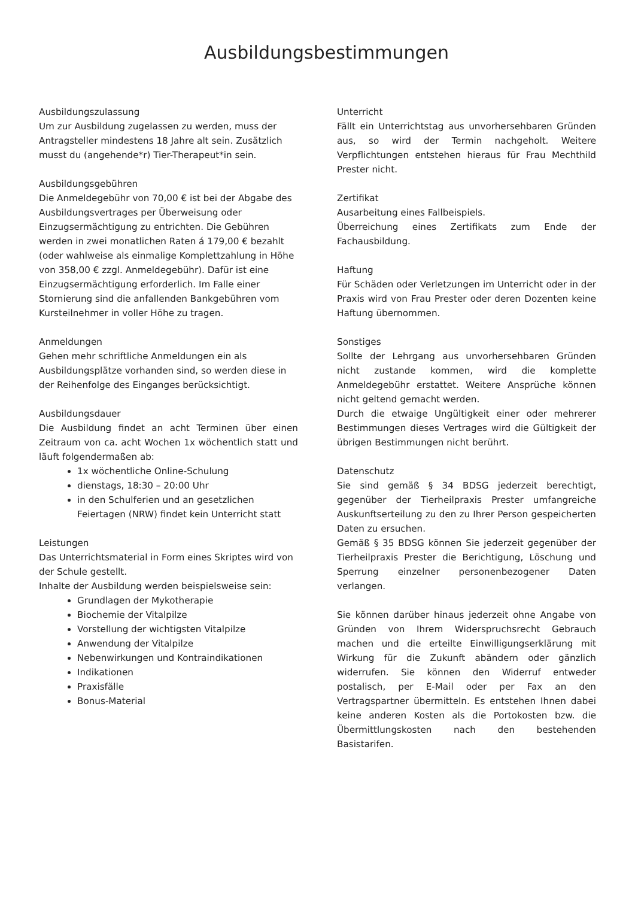Ausbildungsbestimmungen
Ausbildungszulassung
Um zur Ausbildung zugelassen zu werden, muss der Antragsteller mindestens 18 Jahre alt sein. Zusätzlich musst du (angehende*r) Tier-Therapeut*in sein.
Ausbildungsgebühren
Die Anmeldegebühr von 70,00 € ist bei der Abgabe des Ausbildungsvertrages per Überweisung oder Einzugsermächtigung zu entrichten. Die Gebühren werden in zwei monatlichen Raten á 179,00 € bezahlt (oder wahlweise als einmalige Komplettzahlung in Höhe von 358,00 € zzgl. Anmeldegebühr). Dafür ist eine Einzugsermächtigung erforderlich. Im Falle einer Stornierung sind die anfallenden Bankgebühren vom Kursteilnehmer in voller Höhe zu tragen.
Anmeldungen
Gehen mehr schriftliche Anmeldungen ein als Ausbildungsplätze vorhanden sind, so werden diese in der Reihenfolge des Einganges berücksichtigt.
Ausbildungsdauer
Die Ausbildung findet an acht Terminen über einen Zeitraum von ca. acht Wochen 1x wöchentlich statt und läuft folgendermaßen ab:
1x wöchentliche Online-Schulung
dienstags, 18:30 – 20:00 Uhr
in den Schulferien und an gesetzlichen Feiertagen (NRW) findet kein Unterricht statt
Leistungen
Das Unterrichtsmaterial in Form eines Skriptes wird von der Schule gestellt.
Inhalte der Ausbildung werden beispielsweise sein:
Grundlagen der Mykotherapie
Biochemie der Vitalpilze
Vorstellung der wichtigsten Vitalpilze
Anwendung der Vitalpilze
Nebenwirkungen und Kontraindikationen
Indikationen
Praxisfälle
Bonus-Material
Unterricht
Fällt ein Unterrichtstag aus unvorhersehbaren Gründen aus, so wird der Termin nachgeholt. Weitere Verpflichtungen entstehen hieraus für Frau Mechthild Prester nicht.
Zertifikat
Ausarbeitung eines Fallbeispiels.
Überreichung eines Zertifikats zum Ende der Fachausbildung.
Haftung
Für Schäden oder Verletzungen im Unterricht oder in der Praxis wird von Frau Prester oder deren Dozenten keine Haftung übernommen.
Sonstiges
Sollte der Lehrgang aus unvorhersehbaren Gründen nicht zustande kommen, wird die komplette Anmeldegebühr erstattet. Weitere Ansprüche können nicht geltend gemacht werden.
Durch die etwaige Ungültigkeit einer oder mehrerer Bestimmungen dieses Vertrages wird die Gültigkeit der übrigen Bestimmungen nicht berührt.
Datenschutz
Sie sind gemäß § 34 BDSG jederzeit berechtigt, gegenüber der Tierheilpraxis Prester umfangreiche Auskunftserteilung zu den zu Ihrer Person gespeicherten Daten zu ersuchen.
Gemäß § 35 BDSG können Sie jederzeit gegenüber der Tierheilpraxis Prester die Berichtigung, Löschung und Sperrung einzelner personenbezogener Daten verlangen.
Sie können darüber hinaus jederzeit ohne Angabe von Gründen von Ihrem Widerspruchsrecht Gebrauch machen und die erteilte Einwilligungserklärung mit Wirkung für die Zukunft abändern oder gänzlich widerrufen. Sie können den Widerruf entweder postalisch, per E-Mail oder per Fax an den Vertragspartner übermitteln. Es entstehen Ihnen dabei keine anderen Kosten als die Portokosten bzw. die Übermittlungskosten nach den bestehenden Basistarifen.